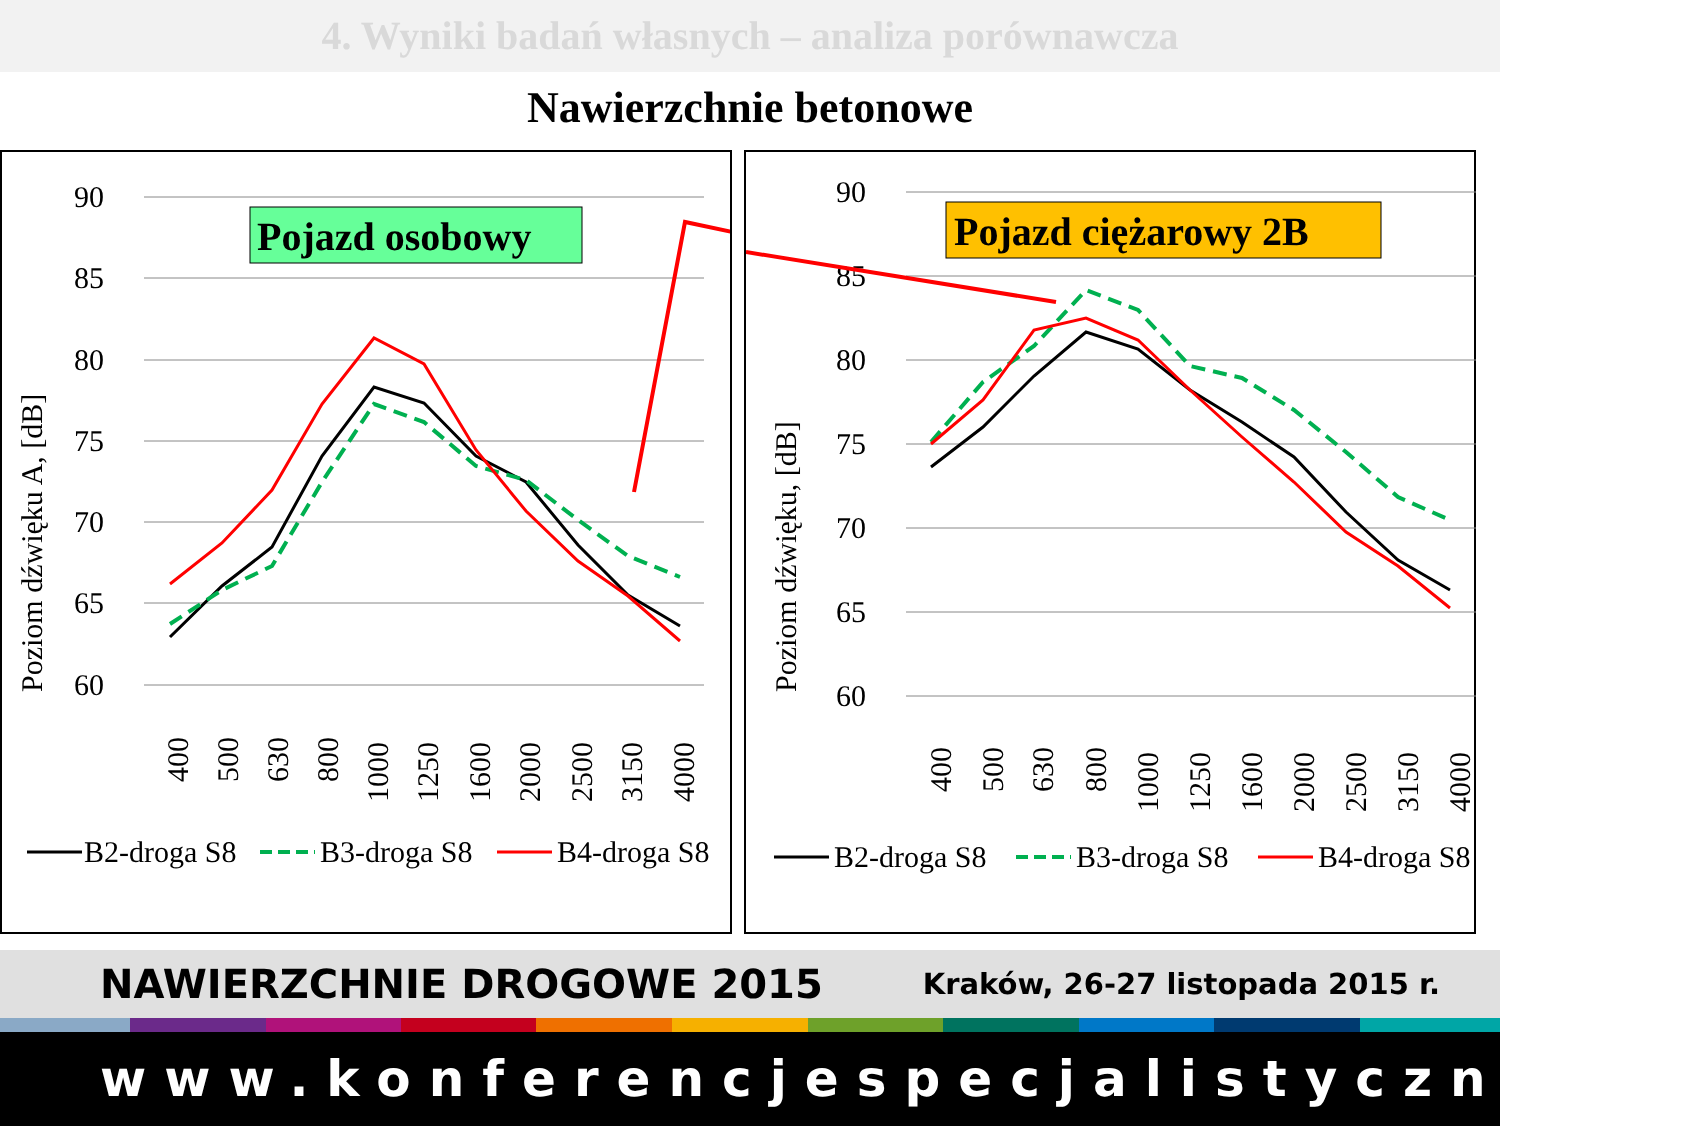4. Wyniki badań własnych – analiza porównawcza
Nawierzchnie betonowe
90
85
80
75
70
65
60
Poziom dźwięku A, [dB]
Pojazd osobowy
400
500
630
800
1000
1250
1600
2000
2500
3150
4000
B2-droga S8
B3-droga S8
B4-droga S8
90
85
80
75
70
65
60
Poziom dźwięku, [dB]
Pojazd ciężarowy 2B
400
500
630
800
1000
1250
1600
2000
2500
3150
4000
B2-droga S8
B3-droga S8
B4-droga S8
NAWIERZCHNIE DROGOWE 2015 Kraków, 26-27 listopada 2015 r.
www.konferencjespecjalistyczne.pl